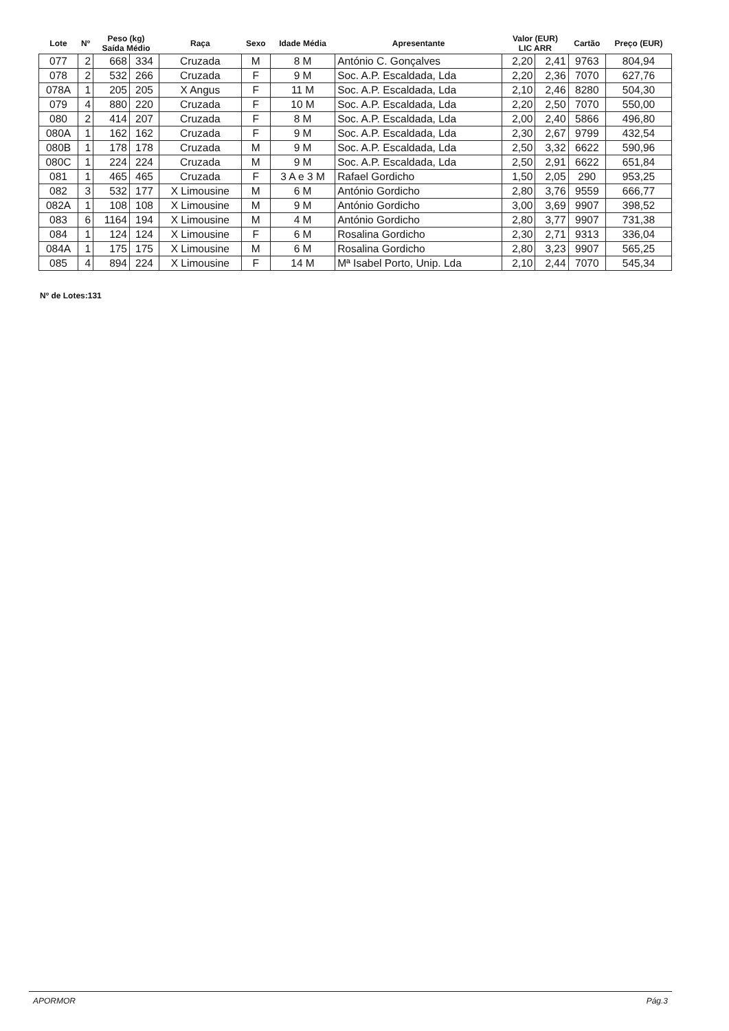| Lote | Nº | Peso (kg) Saída Médio | | Raça | Sexo | Idade Média | Apresentante | Valor (EUR) LIC ARR | | Cartão | Preço (EUR) |
| --- | --- | --- | --- | --- | --- | --- | --- | --- | --- | --- | --- |
| 077 | 2 | 668 | 334 | Cruzada | M | 8 M | António C. Gonçalves | 2,20 | 2,41 | 9763 | 804,94 |
| 078 | 2 | 532 | 266 | Cruzada | F | 9 M | Soc. A.P. Escaldada, Lda | 2,20 | 2,36 | 7070 | 627,76 |
| 078A | 1 | 205 | 205 | X Angus | F | 11 M | Soc. A.P. Escaldada, Lda | 2,10 | 2,46 | 8280 | 504,30 |
| 079 | 4 | 880 | 220 | Cruzada | F | 10 M | Soc. A.P. Escaldada, Lda | 2,20 | 2,50 | 7070 | 550,00 |
| 080 | 2 | 414 | 207 | Cruzada | F | 8 M | Soc. A.P. Escaldada, Lda | 2,00 | 2,40 | 5866 | 496,80 |
| 080A | 1 | 162 | 162 | Cruzada | F | 9 M | Soc. A.P. Escaldada, Lda | 2,30 | 2,67 | 9799 | 432,54 |
| 080B | 1 | 178 | 178 | Cruzada | M | 9 M | Soc. A.P. Escaldada, Lda | 2,50 | 3,32 | 6622 | 590,96 |
| 080C | 1 | 224 | 224 | Cruzada | M | 9 M | Soc. A.P. Escaldada, Lda | 2,50 | 2,91 | 6622 | 651,84 |
| 081 | 1 | 465 | 465 | Cruzada | F | 3 A e 3 M | Rafael Gordicho | 1,50 | 2,05 | 290 | 953,25 |
| 082 | 3 | 532 | 177 | X Limousine | M | 6 M | António Gordicho | 2,80 | 3,76 | 9559 | 666,77 |
| 082A | 1 | 108 | 108 | X Limousine | M | 9 M | António Gordicho | 3,00 | 3,69 | 9907 | 398,52 |
| 083 | 6 | 1164 | 194 | X Limousine | M | 4 M | António Gordicho | 2,80 | 3,77 | 9907 | 731,38 |
| 084 | 1 | 124 | 124 | X Limousine | F | 6 M | Rosalina Gordicho | 2,30 | 2,71 | 9313 | 336,04 |
| 084A | 1 | 175 | 175 | X Limousine | M | 6 M | Rosalina Gordicho | 2,80 | 3,23 | 9907 | 565,25 |
| 085 | 4 | 894 | 224 | X Limousine | F | 14 M | Mª Isabel Porto, Unip. Lda | 2,10 | 2,44 | 7070 | 545,34 |
Nº de Lotes:131
APORMOR Pág.3